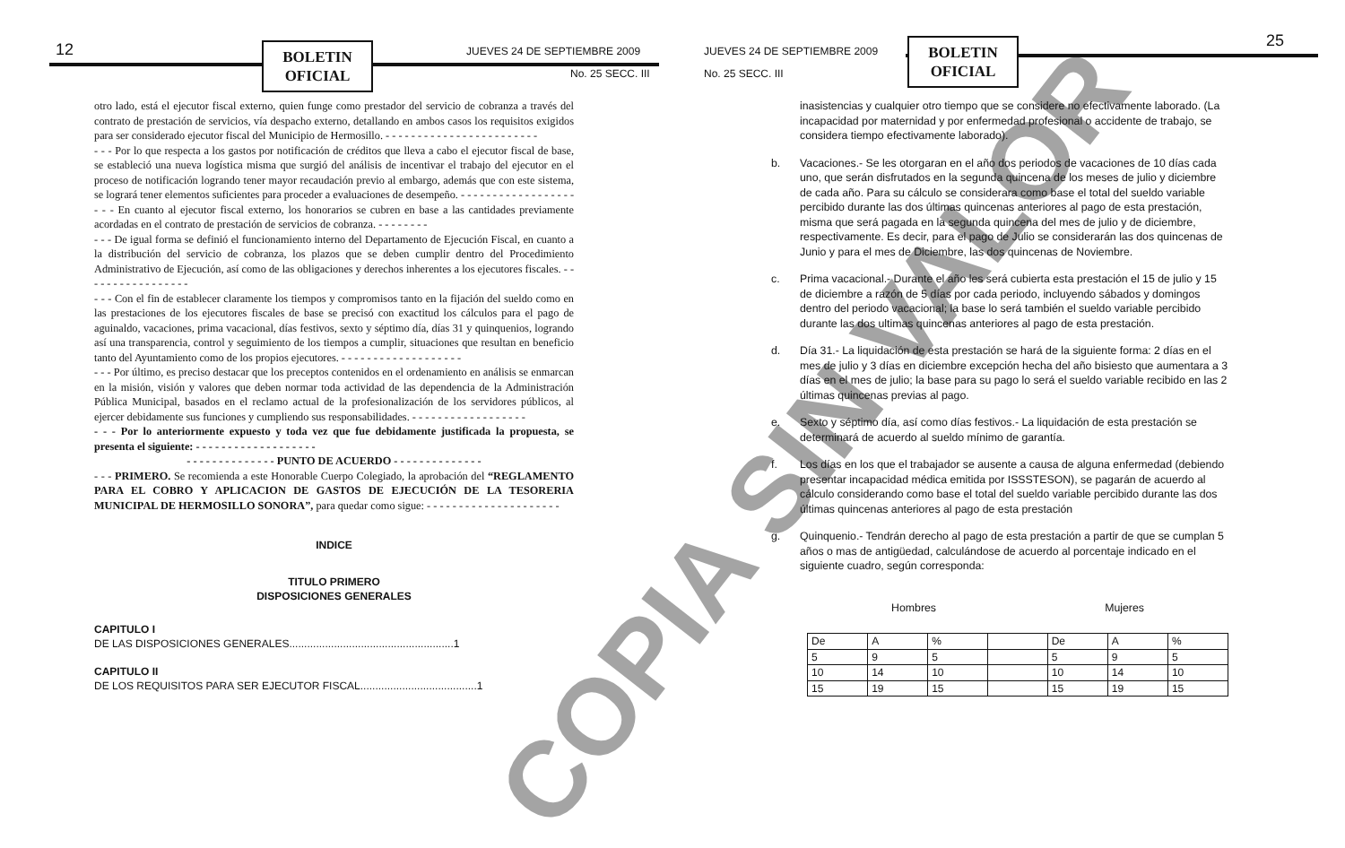12
BOLETIN
OFICIAL
JUEVES 24 DE SEPTIEMBRE 2009
No. 25 SECC. III
otro lado, está el ejecutor fiscal externo, quien funge como prestador del servicio de cobranza a través del contrato de prestación de servicios, vía despacho externo, detallando en ambos casos los requisitos exigidos para ser considerado ejecutor fiscal del Municipio de Hermosillo. - - - - - - - - - - - - - - - - - - - - - - - -
- - - Por lo que respecta a los gastos por notificación de créditos que lleva a cabo el ejecutor fiscal de base, se estableció una nueva logística misma que surgió del análisis de incentivar el trabajo del ejecutor en el proceso de notificación logrando tener mayor recaudación previo al embargo, además que con este sistema, se logrará tener elementos suficientes para proceder a evaluaciones de desempeño. - - - - - - - - - - - - - - - - - -
- - - En cuanto al ejecutor fiscal externo, los honorarios se cubren en base a las cantidades previamente acordadas en el contrato de prestación de servicios de cobranza. - - - - - - - -
- - - De igual forma se definió el funcionamiento interno del Departamento de Ejecución Fiscal, en cuanto a la distribución del servicio de cobranza, los plazos que se deben cumplir dentro del Procedimiento Administrativo de Ejecución, así como de las obligaciones y derechos inherentes a los ejecutores fiscales. - - - - - - - - - - - - - - - - -
- - - Con el fin de establecer claramente los tiempos y compromisos tanto en la fijación del sueldo como en las prestaciones de los ejecutores fiscales de base se precisó con exactitud los cálculos para el pago de aguinaldo, vacaciones, prima vacacional, días festivos, sexto y séptimo día, días 31 y quinquenios, logrando así una transparencia, control y seguimiento de los tiempos a cumplir, situaciones que resultan en beneficio tanto del Ayuntamiento como de los propios ejecutores. - - - - - - - - - - - - - - - - - - -
- - - Por último, es preciso destacar que los preceptos contenidos en el ordenamiento en análisis se enmarcan en la misión, visión y valores que deben normar toda actividad de las dependencia de la Administración Pública Municipal, basados en el reclamo actual de la profesionalización de los servidores públicos, al ejercer debidamente sus funciones y cumpliendo sus responsabilidades. - - - - - - - - - - - - - - - - - -
- - - Por lo anteriormente expuesto y toda vez que fue debidamente justificada la propuesta, se presenta el siguiente: - - - - - - - - - - - - - - - - - - -
- - - - - - - - - - - - - - PUNTO DE ACUERDO - - - - - - - - - - - - - -
- - - PRIMERO. Se recomienda a este Honorable Cuerpo Colegiado, la aprobación del “REGLAMENTO PARA EL COBRO Y APLICACION DE GASTOS DE EJECUCIÓN DE LA TESORERIA MUNICIPAL DE HERMOSILLO SONORA”, para quedar como sigue: - - - - - - - - - - - - - - - - - - - - -
INDICE
TITULO PRIMERO
DISPOSICIONES GENERALES
CAPITULO I
DE LAS DISPOSICIONES GENERALES.......................................................1
CAPITULO II
DE LOS REQUISITOS PARA SER EJECUTOR FISCAL.......................................1
COPIA SIN VALOR
25
BOLETIN
OFICIAL
JUEVES 24 DE SEPTIEMBRE 2009
No. 25 SECC. III
inasistencias y cualquier otro tiempo que se considere no efectivamente laborado. (La incapacidad por maternidad y por enfermedad profesional o accidente de trabajo, se considera tiempo efectivamente laborado).
b. Vacaciones.- Se les otorgaran en el año dos periodos de vacaciones de 10 días cada uno, que serán disfrutados en la segunda quincena de los meses de julio y diciembre de cada año. Para su cálculo se considerara como base el total del sueldo variable percibido durante las dos últimas quincenas anteriores al pago de esta prestación, misma que será pagada en la segunda quincena del mes de julio y de diciembre, respectivamente. Es decir, para el pago de Julio se considerarán las dos quincenas de Junio y para el mes de Diciembre, las dos quincenas de Noviembre.
c. Prima vacacional.- Durante el año les será cubierta esta prestación el 15 de julio y 15 de diciembre a razón de 5 días por cada periodo, incluyendo sábados y domingos dentro del periodo vacacional; la base lo será también el sueldo variable percibido durante las dos ultimas quincenas anteriores al pago de esta prestación.
d. Día 31.- La liquidación de esta prestación se hará de la siguiente forma: 2 días en el mes de julio y 3 días en diciembre excepción hecha del año bisiesto que aumentara a 3 días en el mes de julio; la base para su pago lo será el sueldo variable recibido en las 2 últimas quincenas previas al pago.
e. Sexto y séptimo día, así como días festivos.- La liquidación de esta prestación se determinará de acuerdo al sueldo mínimo de garantía.
f. Los días en los que el trabajador se ausente a causa de alguna enfermedad (debiendo presentar incapacidad médica emitida por ISSSTESON), se pagarán de acuerdo al cálculo considerando como base el total del sueldo variable percibido durante las dos últimas quincenas anteriores al pago de esta prestación
g. Quinquenio.- Tendrán derecho al pago de esta prestación a partir de que se cumplan 5 años o mas de antigüedad, calculándose de acuerdo al porcentaje indicado en el siguiente cuadro, según corresponda:
Hombres Mujeres
| De | A | % | | De | A | % |
| 5 | 9 | 5 | | 5 | 9 | 5 |
| 10 | 14 | 10 | | 10 | 14 | 10 |
| 15 | 19 | 15 | | 15 | 19 | 15 |